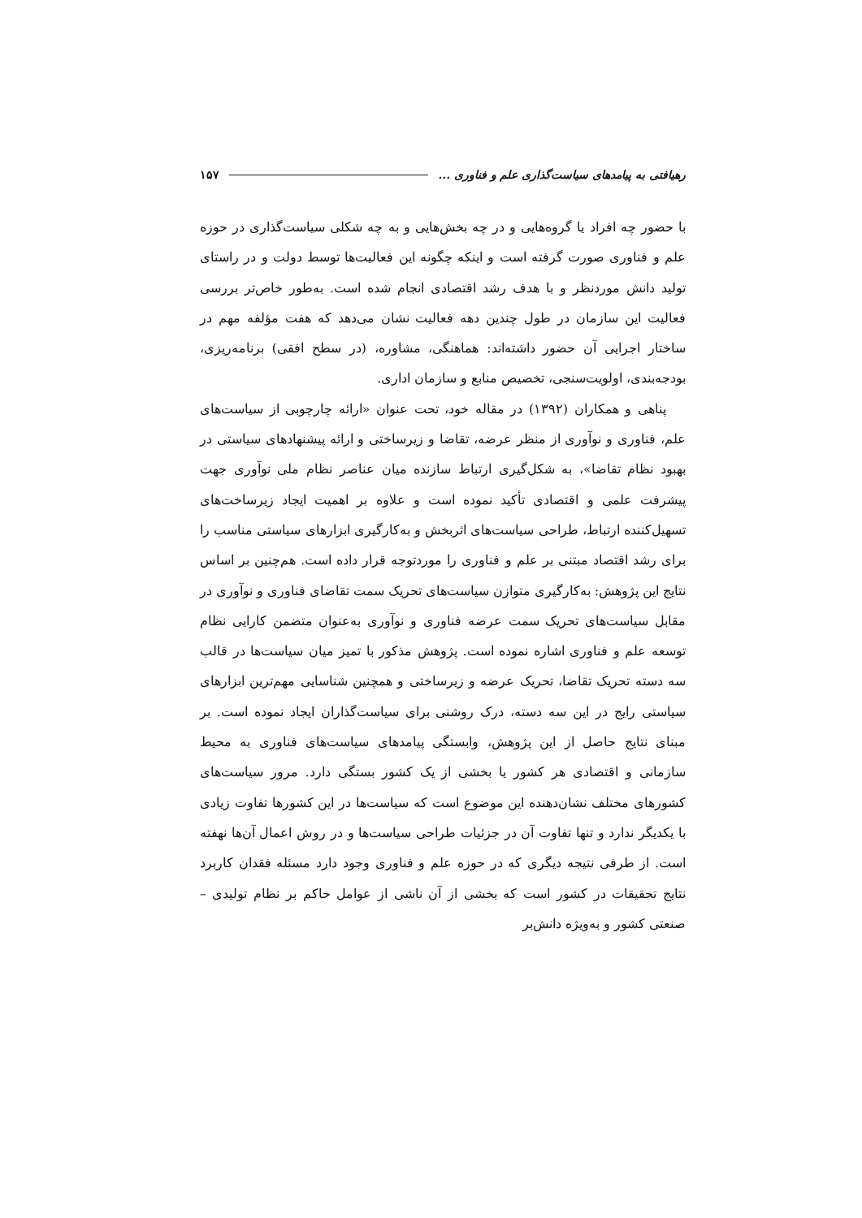رهیافتی به پیامدهای سیاست‌گذاری علم و فناوری ... ۱۵۷
با حضور چه افراد یا گروه‌هایی و در چه بخش‌هایی و به چه شکلی سیاست‌گذاری در حوزه علم و فناوری صورت گرفته است و اینکه چگونه این فعالیت‌ها توسط دولت و در راستای تولید دانش موردنظر و با هدف رشد اقتصادی انجام شده است. به‌طور خاص‌تر بررسی فعالیت این سازمان در طول چندین دهه فعالیت نشان می‌دهد که هفت مؤلفه مهم در ساختار اجرایی آن حضور داشته‌اند: هماهنگی، مشاوره، (در سطح افقی) برنامه‌ریزی، بودجه‌بندی، اولویت‌سنجی، تخصیص منابع و سازمان اداری.
پناهی و همکاران (۱۳۹۲) در مقاله خود، تحت عنوان «ارائه چارچوبی از سیاست‌های علم، فناوری و نوآوری از منظر عرضه، تقاضا و زیرساختی و ارائه پیشنهادهای سیاستی در بهبود نظام تقاضا»، به شکل‌گیری ارتباط سازنده میان عناصر نظام ملی نوآوری جهت پیشرفت علمی و اقتصادی تأکید نموده است و علاوه بر اهمیت ایجاد زیرساخت‌های تسهیل‌کننده ارتباط، طراحی سیاست‌های اثربخش و به‌کارگیری ابزارهای سیاستی مناسب را برای رشد اقتصاد مبتنی بر علم و فناوری را موردتوجه قرار داده است. هم‌چنین بر اساس نتایج این پژوهش: به‌کارگیری متوازن سیاست‌های تحریک سمت تقاضای فناوری و نوآوری در مقابل سیاست‌های تحریک سمت عرضه فناوری و نوآوری به‌عنوان متضمن کارایی نظام توسعه علم و فناوری اشاره نموده است. پژوهش مذکور با تمیز میان سیاست‌ها در قالب سه دسته تحریک تقاضا، تحریک عرضه و زیرساختی و همچنین شناسایی مهم‌ترین ابزارهای سیاستی رایج در این سه دسته، درک روشنی برای سیاست‌گذاران ایجاد نموده است. بر مبنای نتایج حاصل از این پژوهش، وابستگی پیامدهای سیاست‌های فناوری به محیط سازمانی و اقتصادی هر کشور یا بخشی از یک کشور بستگی دارد. مرور سیاست‌های کشورهای مختلف نشان‌دهنده این موضوع است که سیاست‌ها در این کشورها تفاوت زیادی با یکدیگر ندارد و تنها تفاوت آن در جزئیات طراحی سیاست‌ها و در روش اعمال آن‌ها نهفته است. از طرفی نتیجه دیگری که در حوزه علم و فناوری وجود دارد مسئله فقدان کاربرد نتایج تحقیقات در کشور است که بخشی از آن ناشی از عوامل حاکم بر نظام تولیدی – صنعتی کشور و به‌ویژه دانش‌بر